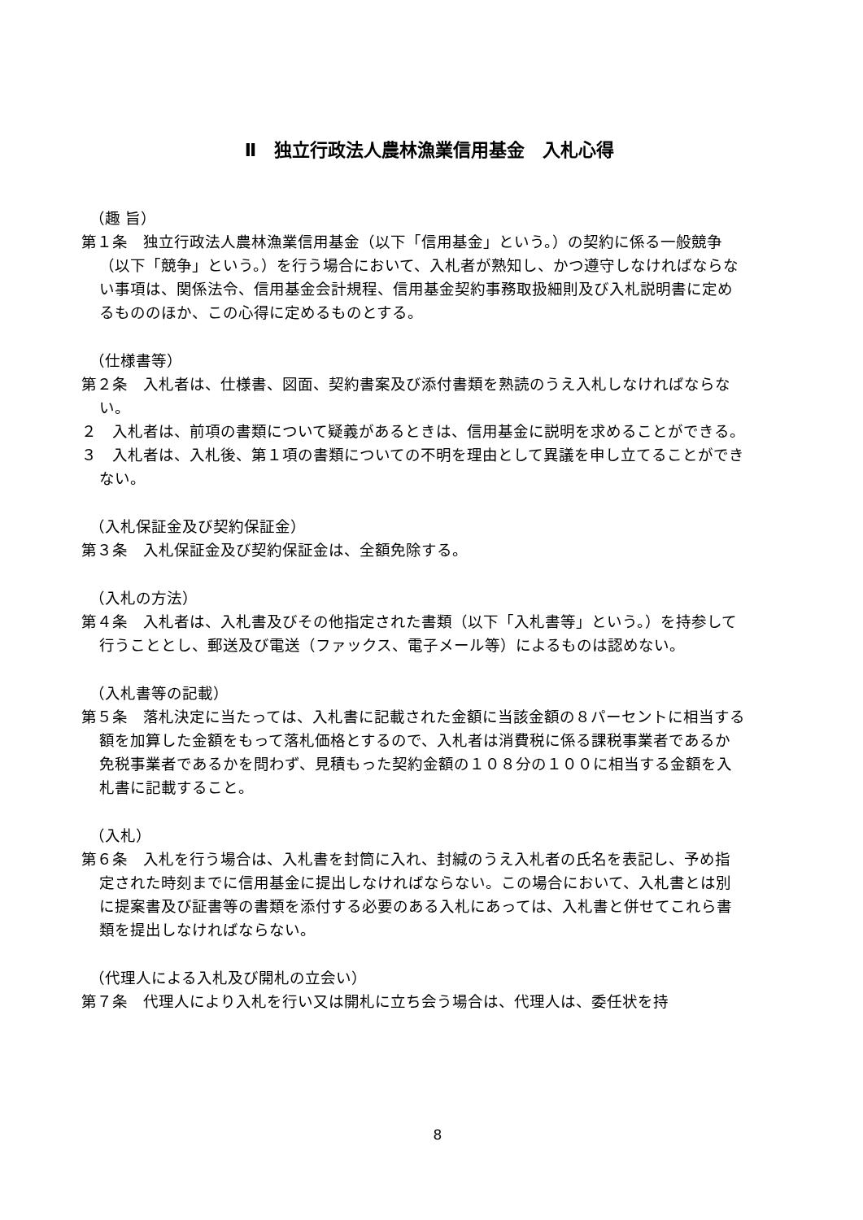Ⅱ　独立行政法人農林漁業信用基金　入札心得
（趣 旨）
第１条　独立行政法人農林漁業信用基金（以下「信用基金」という。）の契約に係る一般競争（以下「競争」という。）を行う場合において、入札者が熟知し、かつ遵守しなければならない事項は、関係法令、信用基金会計規程、信用基金契約事務取扱細則及び入札説明書に定めるもののほか、この心得に定めるものとする。
（仕様書等）
第２条　入札者は、仕様書、図面、契約書案及び添付書類を熟読のうえ入札しなければならない。
２　入札者は、前項の書類について疑義があるときは、信用基金に説明を求めることができる。
３　入札者は、入札後、第１項の書類についての不明を理由として異議を申し立てることができない。
（入札保証金及び契約保証金）
第３条　入札保証金及び契約保証金は、全額免除する。
（入札の方法）
第４条　入札者は、入札書及びその他指定された書類（以下「入札書等」という。）を持参して行うこととし、郵送及び電送（ファックス、電子メール等）によるものは認めない。
（入札書等の記載）
第５条　落札決定に当たっては、入札書に記載された金額に当該金額の８パーセントに相当する額を加算した金額をもって落札価格とするので、入札者は消費税に係る課税事業者であるか免税事業者であるかを問わず、見積もった契約金額の１０８分の１００に相当する金額を入札書に記載すること。
（入札）
第６条　入札を行う場合は、入札書を封筒に入れ、封緘のうえ入札者の氏名を表記し、予め指定された時刻までに信用基金に提出しなければならない。この場合において、入札書とは別に提案書及び証書等の書類を添付する必要のある入札にあっては、入札書と併せてこれら書類を提出しなければならない。
（代理人による入札及び開札の立会い）
第７条　代理人により入札を行い又は開札に立ち会う場合は、代理人は、委任状を持
8